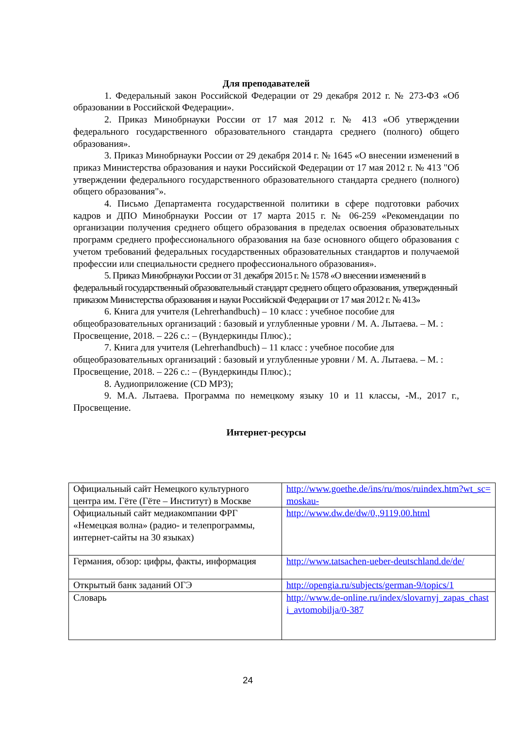Для преподавателей
1. Федеральный закон Российской Федерации от 29 декабря 2012 г. № 273-ФЗ «Об образовании в Российской Федерации».
2. Приказ Минобрнауки России от 17 мая 2012 г. № 413 «Об утверждении федерального государственного образовательного стандарта среднего (полного) общего образования».
3. Приказ Минобрнауки России от 29 декабря 2014 г. № 1645 «О внесении изменений в приказ Министерства образования и науки Российской Федерации от 17 мая 2012 г. № 413 "Об утверждении федерального государственного образовательного стандарта среднего (полного) общего образования"».
4. Письмо Департамента государственной политики в сфере подготовки рабочих кадров и ДПО Минобрнауки России от 17 марта 2015 г. № 06-259 «Рекомендации по организации получения среднего общего образования в пределах освоения образовательных программ среднего профессионального образования на базе основного общего образования с учетом требований федеральных государственных образовательных стандартов и получаемой профессии или специальности среднего профессионального образования».
5. Приказ Минобрнауки России от 31 декабря 2015 г. № 1578 «О внесении изменений в федеральный государственный образовательный стандарт среднего общего образования, утвержденный приказом Министерства образования и науки Российской Федерации от 17 мая 2012 г. № 413»
6. Книга для учителя (Lehrerhandbuch) – 10 класс : учебное пособие для общеобразовательных организаций : базовый и углубленные уровни / М. А. Лытаева. – М. : Просвещение, 2018. – 226 с.: – (Вундеркинды Плюс).;
7. Книга для учителя (Lehrerhandbuch) – 11 класс : учебное пособие для общеобразовательных организаций : базовый и углубленные уровни / М. А. Лытаева. – М. : Просвещение, 2018. – 226 с.: – (Вундеркинды Плюс).;
8. Аудиоприложение (CD MP3);
9. М.А. Лытаева. Программа по немецкому языку 10 и 11 классы, -М., 2017 г., Просвещение.
Интернет-ресурсы
| Официальный сайт Немецкого культурного центра им. Гёте (Гёте – Институт) в Москве | http://www.goethe.de/ins/ru/mos/ruindex.htm?wt_sc=moskau- |
| Официальный сайт медиакомпании ФРГ «Немецкая волна» (радио- и телепрограммы, интернет-сайты на 30 языках) | http://www.dw.de/dw/0,,9119,00.html |
| Германия, обзор: цифры, факты, информация | http://www.tatsachen-ueber-deutschland.de/de/ |
| Открытый банк заданий ОГЭ | http://opengia.ru/subjects/german-9/topics/1 |
| Словарь | http://www.de-online.ru/index/slovarnyj_zapas_chasti_avtomobilja/0-387 |
24